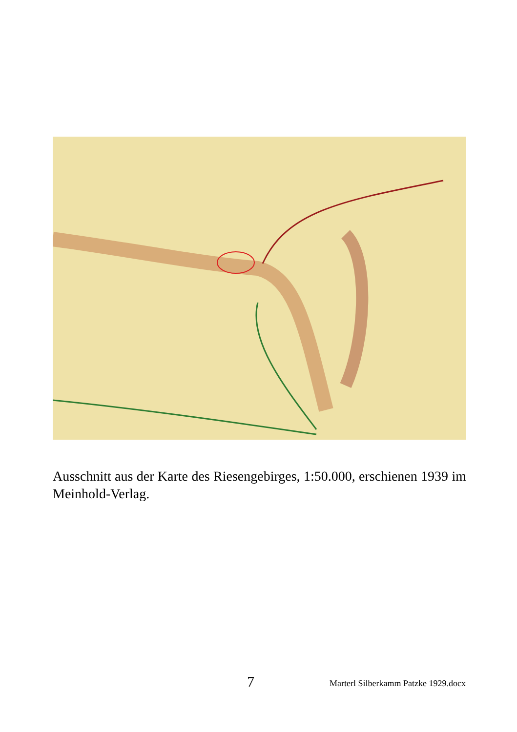Ausschnitt aus der Karte des Riesengebirges, 1:50.000, erschienen 1939 im Meinhold-Verlag.
7 Marterl Silberkamm Patzke 1929.docx